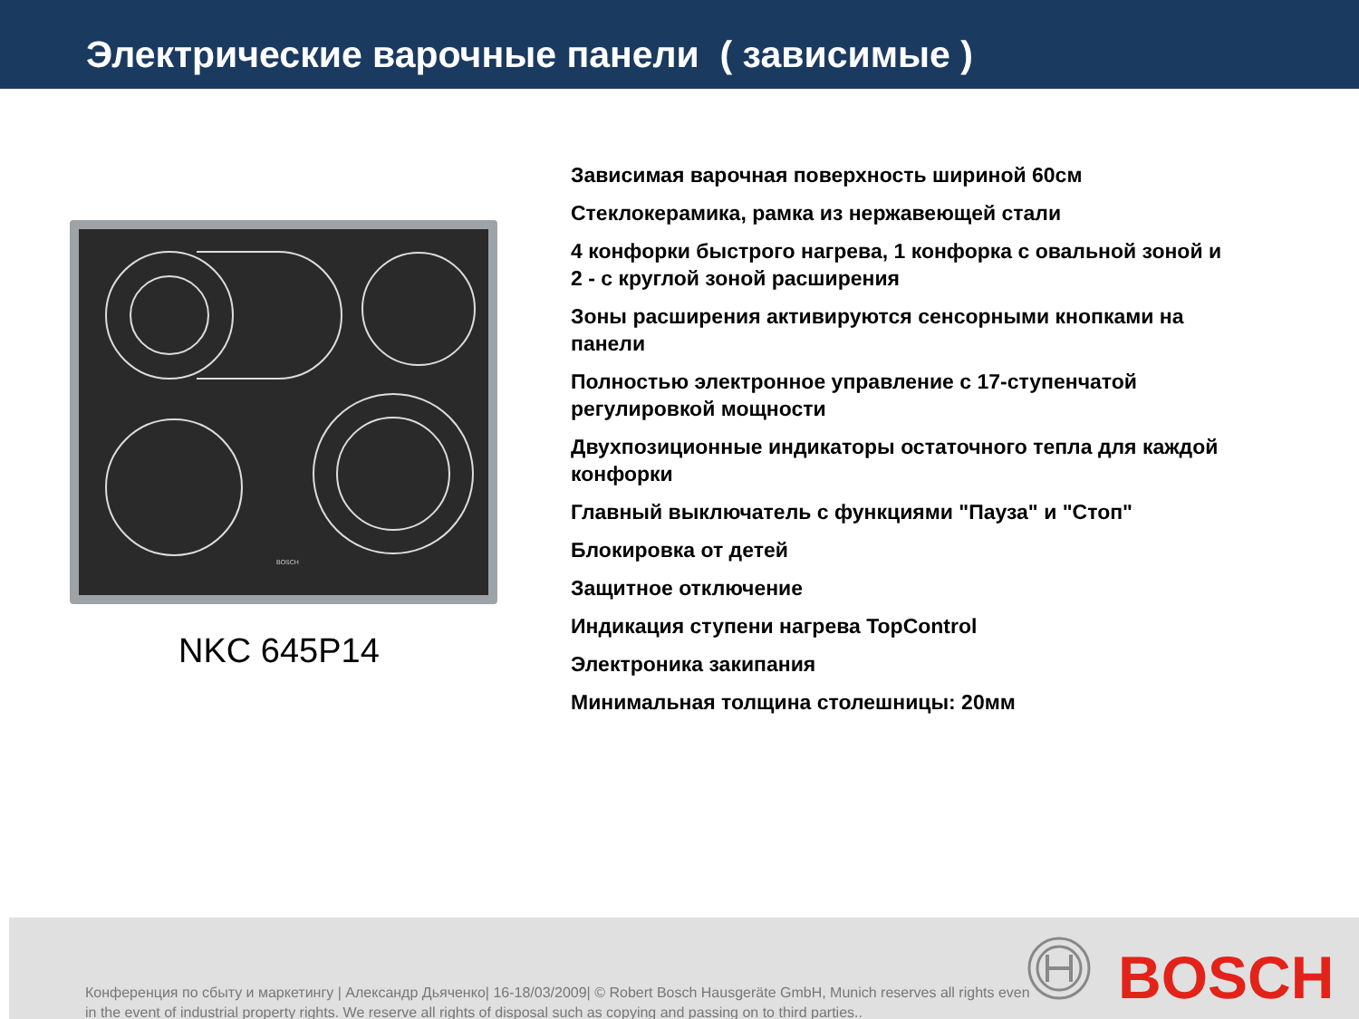Электрические варочные панели ( зависимые )
BOSCH
NKC 645P14
Зависимая варочная поверхность шириной 60см
Стеклокерамика, рамка из нержавеющей стали
4 конфорки быстрого нагрева, 1 конфорка с овальной зоной и 2 - с круглой зоной расширения
Зоны расширения активируются сенсорными кнопками на панели
Полностью электронное управление с 17-ступенчатой регулировкой мощности
Двухпозиционные индикаторы остаточного тепла для каждой конфорки
Главный выключатель с функциями "Пауза" и "Стоп"
Блокировка от детей
Защитное отключение
Индикация ступени нагрева TopControl
Электроника закипания
Минимальная толщина столешницы: 20мм
Конференция по сбыту и маркетингу | Александр Дьяченко| 16-18/03/2009| © Robert Bosch Hausgeräte GmbH, Munich reserves all rights even in the event of industrial property rights. We reserve all rights of disposal such as copying and passing on to third parties..
BOSCH